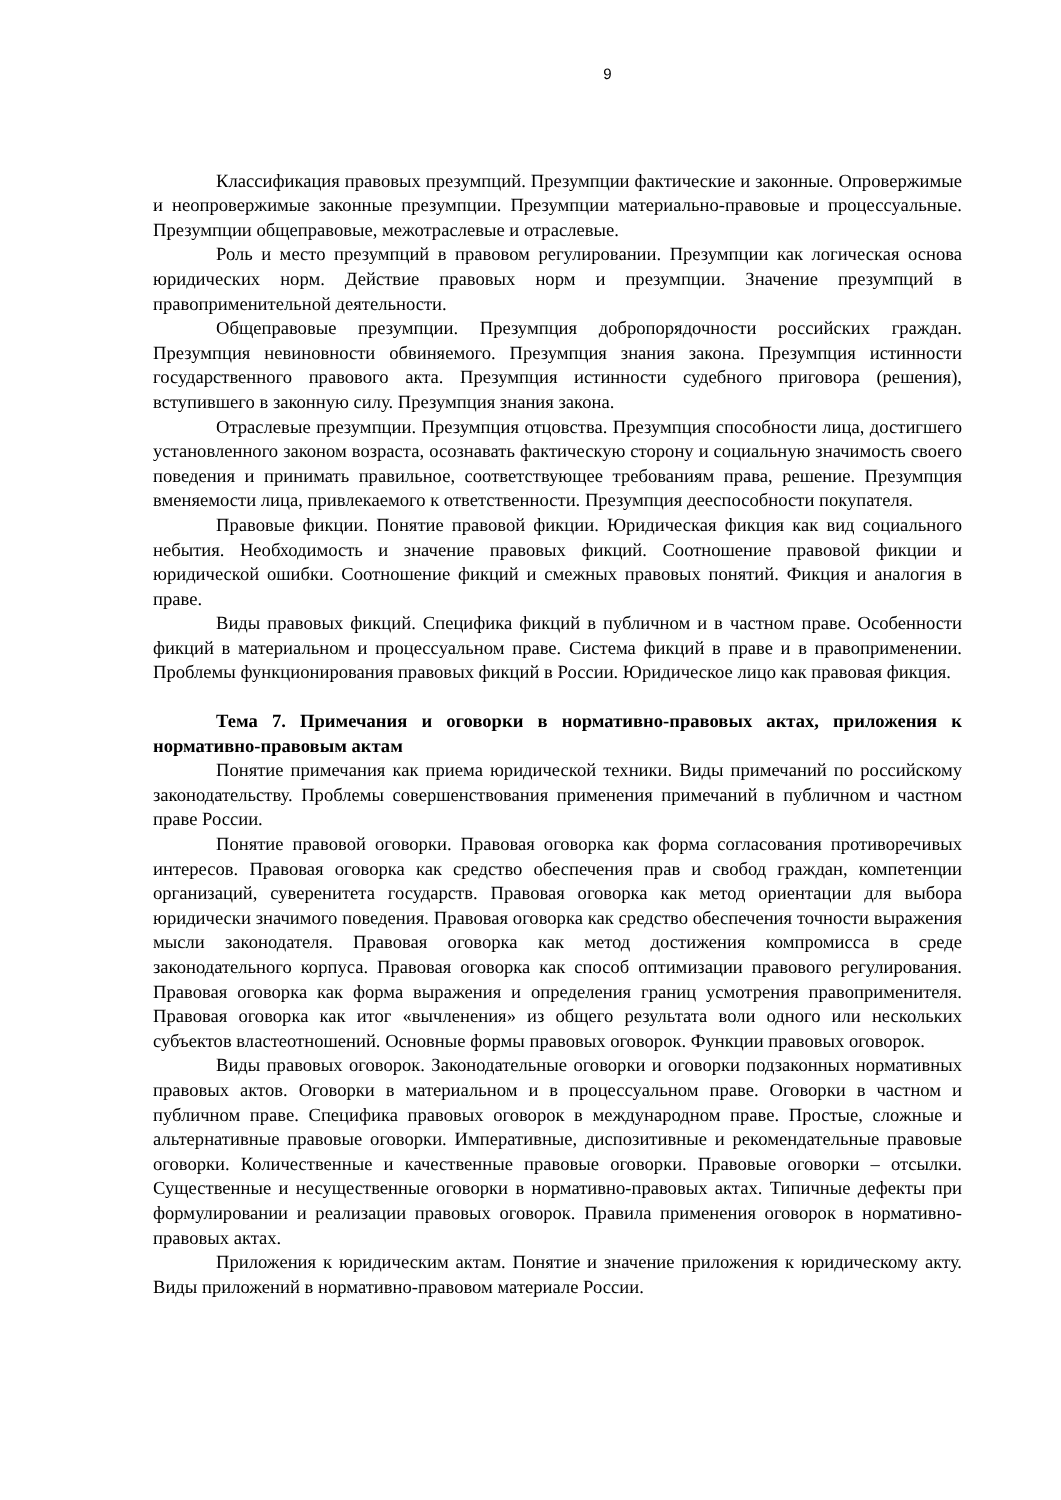9
Классификация правовых презумпций. Презумпции фактические и законные. Опровержимые и неопровержимые законные презумпции. Презумпции материально-правовые и процессуальные. Презумпции общеправовые, межотраслевые и отраслевые.
Роль и место презумпций в правовом регулировании. Презумпции как логическая основа юридических норм. Действие правовых норм и презумпции. Значение презумпций в правоприменительной деятельности.
Общеправовые презумпции. Презумпция добропорядочности российских граждан. Презумпция невиновности обвиняемого. Презумпция знания закона. Презумпция истинности государственного правового акта. Презумпция истинности судебного приговора (решения), вступившего в законную силу. Презумпция знания закона.
Отраслевые презумпции. Презумпция отцовства. Презумпция способности лица, достигшего установленного законом возраста, осознавать фактическую сторону и социальную значимость своего поведения и принимать правильное, соответствующее требованиям права, решение. Презумпция вменяемости лица, привлекаемого к ответственности. Презумпция дееспособности покупателя.
Правовые фикции. Понятие правовой фикции. Юридическая фикция как вид социального небытия. Необходимость и значение правовых фикций. Соотношение правовой фикции и юридической ошибки. Соотношение фикций и смежных правовых понятий. Фикция и аналогия в праве.
Виды правовых фикций. Специфика фикций в публичном и в частном праве. Особенности фикций в материальном и процессуальном праве. Система фикций в праве и в правоприменении. Проблемы функционирования правовых фикций в России. Юридическое лицо как правовая фикция.
Тема 7. Примечания и оговорки в нормативно-правовых актах, приложения к нормативно-правовым актам
Понятие примечания как приема юридической техники. Виды примечаний по российскому законодательству. Проблемы совершенствования применения примечаний в публичном и частном праве России.
Понятие правовой оговорки. Правовая оговорка как форма согласования противоречивых интересов. Правовая оговорка как средство обеспечения прав и свобод граждан, компетенции организаций, суверенитета государств. Правовая оговорка как метод ориентации для выбора юридически значимого поведения. Правовая оговорка как средство обеспечения точности выражения мысли законодателя. Правовая оговорка как метод достижения компромисса в среде законодательного корпуса. Правовая оговорка как способ оптимизации правового регулирования. Правовая оговорка как форма выражения и определения границ усмотрения правоприменителя. Правовая оговорка как итог «вычленения» из общего результата воли одного или нескольких субъектов властеотношений. Основные формы правовых оговорок. Функции правовых оговорок.
Виды правовых оговорок. Законодательные оговорки и оговорки подзаконных нормативных правовых актов. Оговорки в материальном и в процессуальном праве. Оговорки в частном и публичном праве. Специфика правовых оговорок в международном праве. Простые, сложные и альтернативные правовые оговорки. Императивные, диспозитивные и рекомендательные правовые оговорки. Количественные и качественные правовые оговорки. Правовые оговорки – отсылки. Существенные и несущественные оговорки в нормативно-правовых актах. Типичные дефекты при формулировании и реализации правовых оговорок. Правила применения оговорок в нормативно-правовых актах.
Приложения к юридическим актам. Понятие и значение приложения к юридическому акту. Виды приложений в нормативно-правовом материале России.